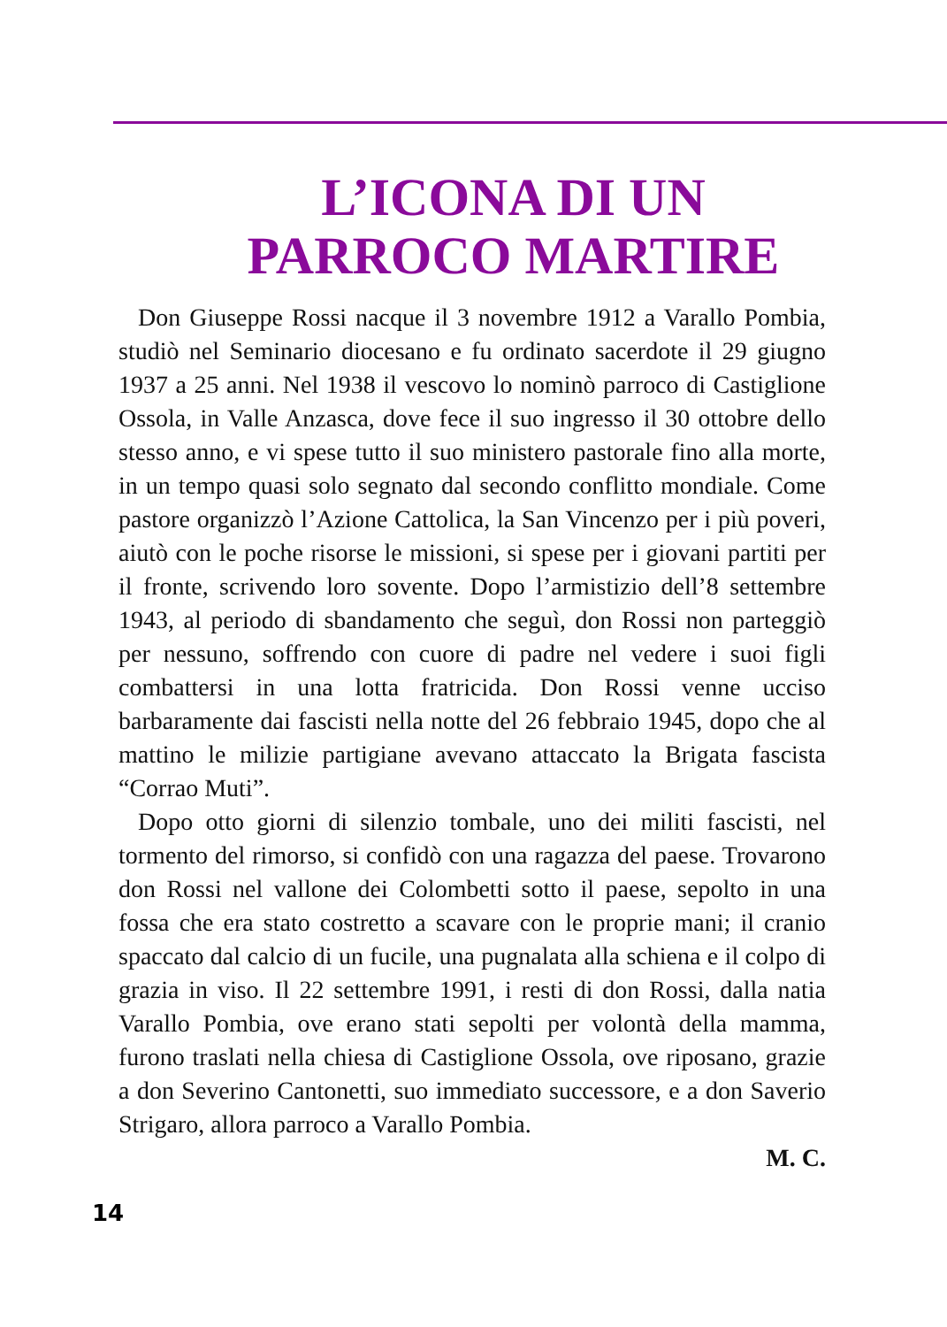L’ICONA DI UN
PARROCO MARTIRE
Don Giuseppe Rossi nacque il 3 novembre 1912 a Varallo Pombia, studiò nel Seminario diocesano e fu ordinato sacerdote il 29 giugno 1937 a 25 anni. Nel 1938 il vescovo lo nominò parroco di Castiglione Ossola, in Valle Anzasca, dove fece il suo ingresso il 30 ottobre dello stesso anno, e vi spese tutto il suo ministero pastorale fino alla morte, in un tempo quasi solo segnato dal secondo conflitto mondiale. Come pastore organizzò l’Azione Cattolica, la San Vincenzo per i più poveri, aiutò con le poche risorse le missioni, si spese per i giovani partiti per il fronte, scrivendo loro sovente. Dopo l’armistizio dell’8 settembre 1943, al periodo di sbandamento che seguì, don Rossi non parteggiò per nessuno, soffrendo con cuore di padre nel vedere i suoi figli combattersi in una lotta fratricida. Don Rossi venne ucciso barbaramente dai fascisti nella notte del 26 febbraio 1945, dopo che al mattino le milizie partigiane avevano attaccato la Brigata fascista “Corrao Muti”.
Dopo otto giorni di silenzio tombale, uno dei militi fascisti, nel tormento del rimorso, si confidò con una ragazza del paese. Trovarono don Rossi nel vallone dei Colombetti sotto il paese, sepolto in una fossa che era stato costretto a scavare con le proprie mani; il cranio spaccato dal calcio di un fucile, una pugnalata alla schiena e il colpo di grazia in viso. Il 22 settembre 1991, i resti di don Rossi, dalla natia Varallo Pombia, ove erano stati sepolti per volontà della mamma, furono traslati nella chiesa di Castiglione Ossola, ove riposano, grazie a don Severino Cantonetti, suo immediato successore, e a don Saverio Strigaro, allora parroco a Varallo Pombia.
M. C.
14